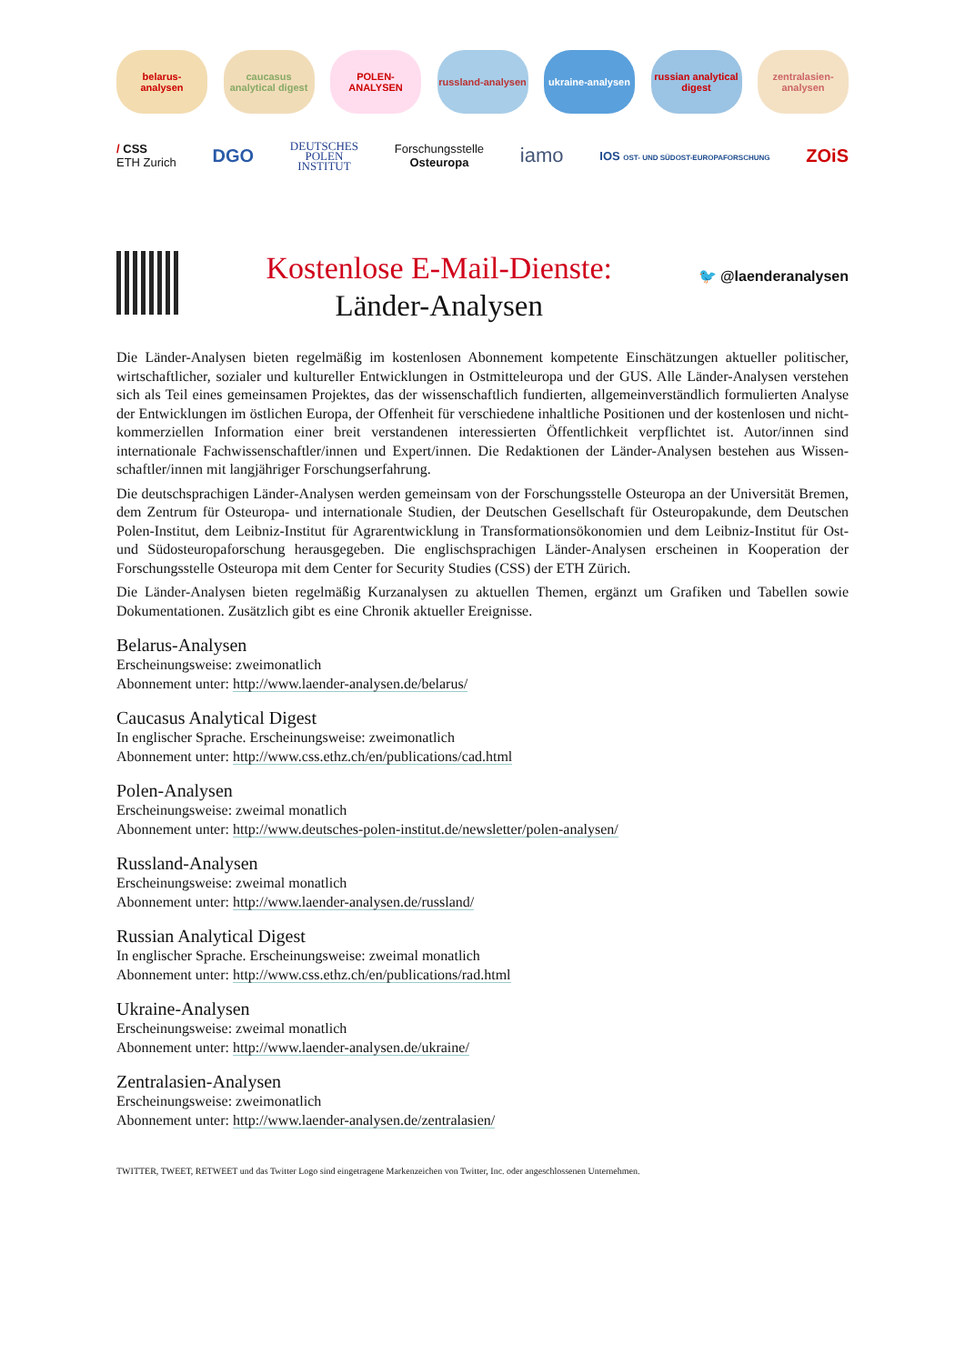belarus-
analysen
caucasus analytical digest
POLEN-ANALYSEN
russland-analysen
ukraine-analysen
russian analytical digest
zentralasien-analysen
/ CSS
ETH Zurich
DGO
DEUTSCHES
POLEN
INSTITUT
Forschungsstelle
Osteuropa
iamo
IOS OST- UND SÜDOST-EUROPAFORSCHUNG
ZOiS
Kostenlose E-Mail-Dienste:
Länder-Analysen
🐦 @laenderanalysen
Die Länder-Analysen bieten regelmäßig im kostenlosen Abonnement kompetente Einschätzungen aktueller politischer, wirtschaftlicher, sozialer und kultureller Entwicklungen in Ostmitteleuropa und der GUS. Alle Länder-Analysen verstehen sich als Teil eines gemeinsamen Projektes, das der wissenschaftlich fundierten, allgemeinverständlich formulierten Analyse der Entwicklungen im östlichen Europa, der Offenheit für verschiedene inhaltliche Positionen und der kostenlosen und nicht-kommerziellen Information einer breit verstandenen interessierten Öffentlichkeit verpflichtet ist. Autor/innen sind internationale Fachwissenschaftler/innen und Expert/innen. Die Redaktionen der Länder-Analysen bestehen aus Wissen­schaftler/innen mit langjähriger Forschungserfahrung.
Die deutschsprachigen Länder-Analysen werden gemeinsam von der Forschungsstelle Osteuropa an der Universität Bre­men, dem Zentrum für Osteuropa- und internationale Studien, der Deutschen Gesellschaft für Osteuropakunde, dem Deutschen Polen-Institut, dem Leibniz-Institut für Agrarentwicklung in Transformationsökonomien und dem Leibniz-In­stitut für Ost- und Südosteuropaforschung herausgegeben. Die englischsprachigen Länder-Analysen erscheinen in Koope­ration der Forschungsstelle Osteuropa mit dem Center for Security Studies (CSS) der ETH Zürich.
Die Länder-Analysen bieten regelmäßig Kurzanalysen zu aktuellen Themen, ergänzt um Grafiken und Tabellen sowie Dokumentationen. Zusätzlich gibt es eine Chronik aktueller Ereignisse.
Belarus-Analysen
Erscheinungsweise: zweimonatlich
Abonnement unter: http://www.laender-analysen.de/belarus/
Caucasus Analytical Digest
In englischer Sprache. Erscheinungsweise: zweimonatlich
Abonnement unter: http://www.css.ethz.ch/en/publications/cad.html
Polen-Analysen
Erscheinungsweise: zweimal monatlich
Abonnement unter: http://www.deutsches-polen-institut.de/newsletter/polen-analysen/
Russland-Analysen
Erscheinungsweise: zweimal monatlich
Abonnement unter: http://www.laender-analysen.de/russland/
Russian Analytical Digest
In englischer Sprache. Erscheinungsweise: zweimal monatlich
Abonnement unter: http://www.css.ethz.ch/en/publications/rad.html
Ukraine-Analysen
Erscheinungsweise: zweimal monatlich
Abonnement unter: http://www.laender-analysen.de/ukraine/
Zentralasien-Analysen
Erscheinungsweise: zweimonatlich
Abonnement unter: http://www.laender-analysen.de/zentralasien/
TWITTER, TWEET, RETWEET und das Twitter Logo sind eingetragene Markenzeichen von Twitter, Inc. oder angeschlossenen Unternehmen.